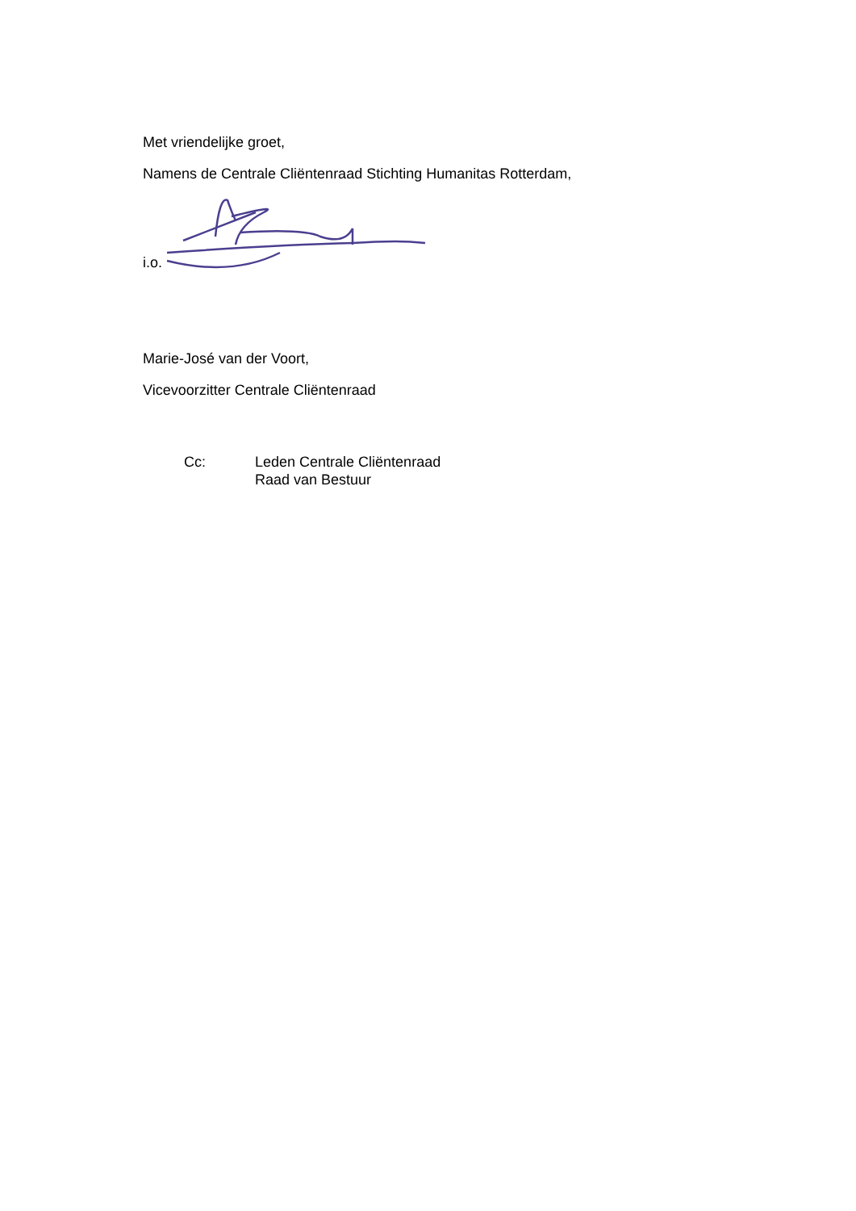Met vriendelijke groet,
Namens de Centrale Cliëntenraad Stichting Humanitas Rotterdam,
i.o.
Marie-José van der Voort,
Vicevoorzitter Centrale Cliëntenraad
Cc: Leden Centrale Cliëntenraad
Raad van Bestuur